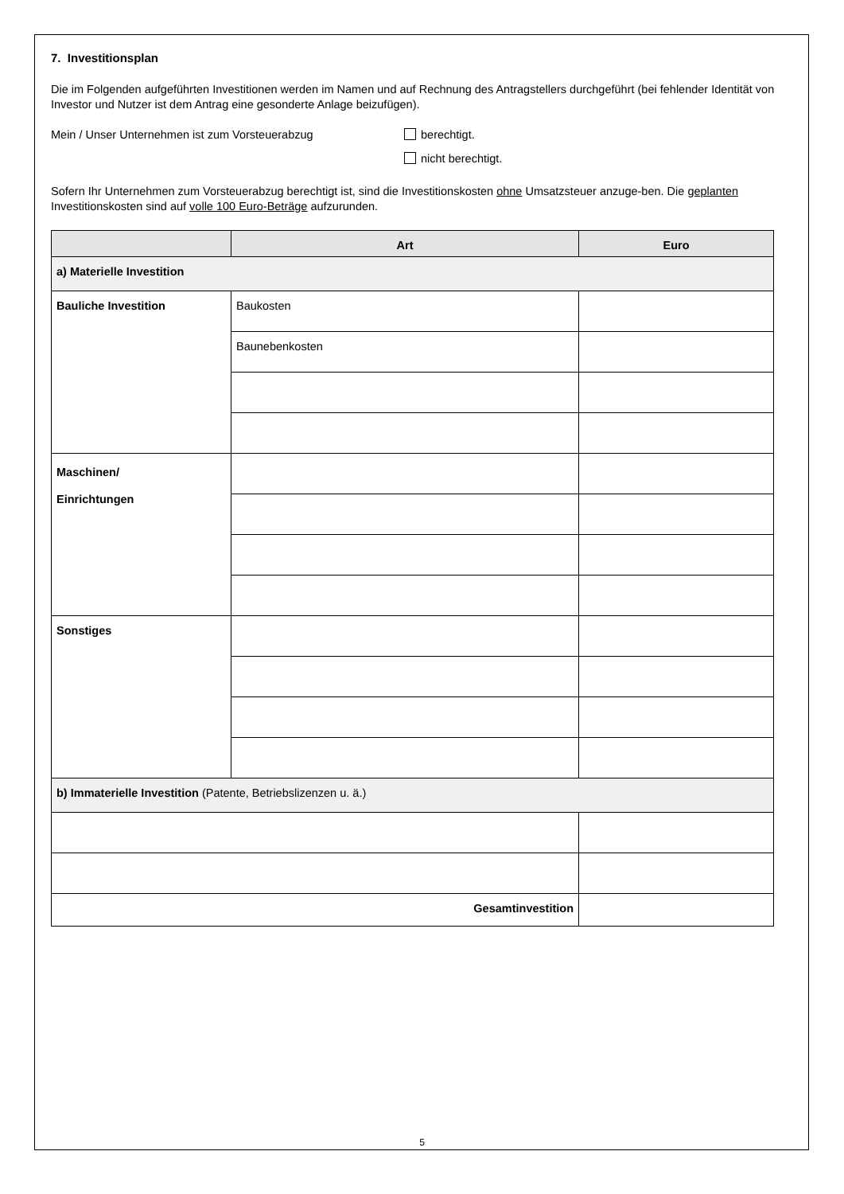7. Investitionsplan
Die im Folgenden aufgeführten Investitionen werden im Namen und auf Rechnung des Antragstellers durchgeführt (bei fehlender Identität von Investor und Nutzer ist dem Antrag eine gesonderte Anlage beizufügen).
Mein / Unser Unternehmen ist zum Vorsteuerabzug berechtigt.
nicht berechtigt.
Sofern Ihr Unternehmen zum Vorsteuerabzug berechtigt ist, sind die Investitionskosten ohne Umsatzsteuer anzuge-ben. Die geplanten Investitionskosten sind auf volle 100 Euro-Beträge aufzurunden.
| | Art | Euro |
| --- | --- | --- |
| a) Materielle Investition | | |
| Bauliche Investition | Baukosten | |
| | Baunebenkosten | |
| Maschinen/ Einrichtungen | | |
| Sonstiges | | |
| b) Immaterielle Investition (Patente, Betriebslizenzen u. ä.) | | |
| Gesamtinvestition | | |
5